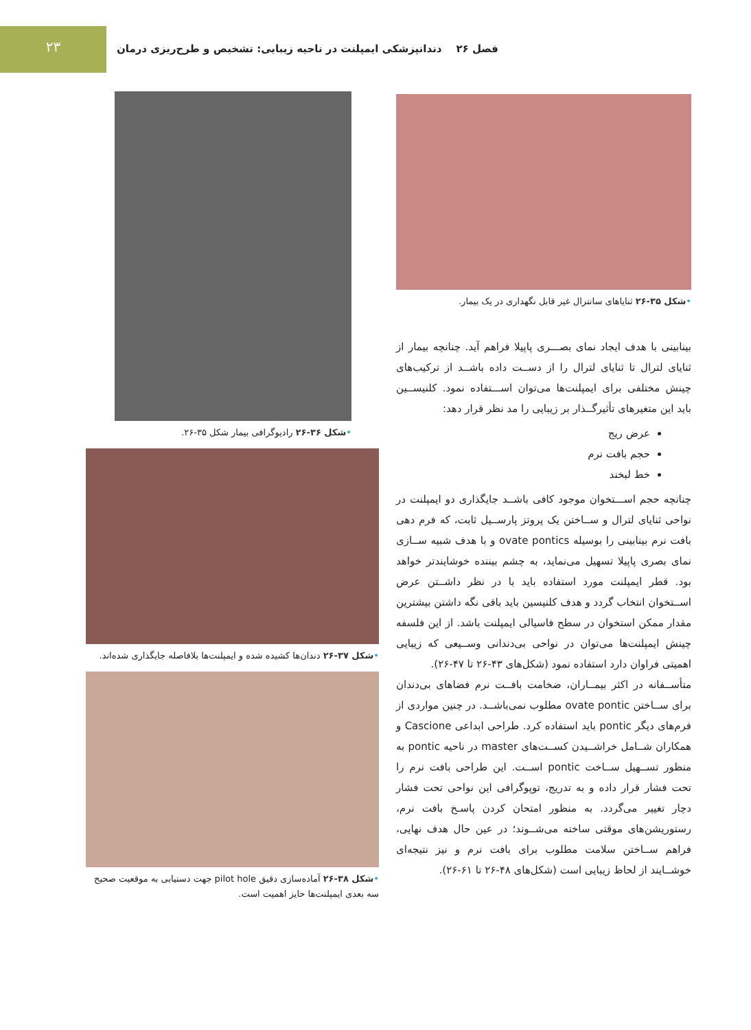۲۳
فصل ۲۶ دندانپزشکی ایمپلنت در ناحیه زیبایی: تشخیص و طرح‌ریزی درمان
•شکل ۳۵-۲۶ ثنایاهای سانترال غیر قابل نگهداری در یک بیمار.
بینابینی با هدف ایجاد نمای بصـــری پاپیلا فراهم آید. چنانچه بیمار از ثنایای لترال تا ثنایای لترال را از دســت داده باشــد از ترکیب‌های چینش مختلفی برای ایمپلنت‌ها می‌توان اســـتفاده نمود. کلنیســین باید این متغیرهای تأثیرگــذار بر زیبایی را مد نظر قرار دهد:
عرض ریج
حجم بافت نرم
خط لبخند
چنانچه حجم اســـتخوان موجود کافی باشــد جایگذاری دو ایمپلنت در نواحی ثنایای لترال و ســاختن یک پروتز پارســیل ثابت، که فرم دهی بافت نرم بینابینی را بوسیله ovate pontics و با هدف شبیه ســازی نمای بصری پاپیلا تسهیل می‌نماید، به چشم بیننده خوشایندتر خواهد بود. قطر ایمپلنت مورد استفاده باید با در نظر داشــتن عرض اســتخوان انتخاب گردد و هدف کلنیسین باید باقی نگه داشتن بیشترین مقدار ممکن استخوان در سطح فاسیالی ایمپلنت باشد. از این فلسفه چینش ایمپلنت‌ها می‌توان در نواحی بی‌دندانی وســیعی که زیبایی اهمیتی فراوان دارد استفاده نمود (شکل‌های ۴۳-۲۶ تا ۴۷-۲۶).
متأســفانه در اکثر بیمــاران، ضخامت بافــت نرم فضاهای بی‌دندان برای ســاختن ovate pontic مطلوب نمی‌باشــد. در چنین مواردی از فرم‌های دیگر pontic باید استفاده کرد. طراحی ابداعی Cascione و همکاران شــامل خراشــیدن کســت‌های master در ناحیه pontic به منظور تســهیل ســاخت pontic اســت. این طراحی بافت نرم را تحت فشار قرار داده و به تدریج، توپوگرافی این نواحی تحت فشار دچار تغییر می‌گردد. به منظور امتحان کردن پاسـخ بافت نرم، رستوریشن‌های موقتی ساخته می‌شــوند؛ در عین حال هدف نهایی، فراهم ســاختن سلامت مطلوب برای بافت نرم و نیز نتیجه‌ای خوشــایند از لحاظ زیبایی است (شکل‌های ۴۸-۲۶ تا ۶۱-۲۶).
•شکل ۳۶-۲۶ رادیوگرافی بیمار شکل ۳۵-۲۶.
•شکل ۳۷-۲۶ دندان‌ها کشیده شده و ایمپلنت‌ها بلافاصله جایگذاری شده‌اند.
•شکل ۳۸-۲۶ آماده‌سازی دقیق pilot hole جهت دستیابی به موقعیت صحیح سه بعدی ایمپلنت‌ها حایز اهمیت است.